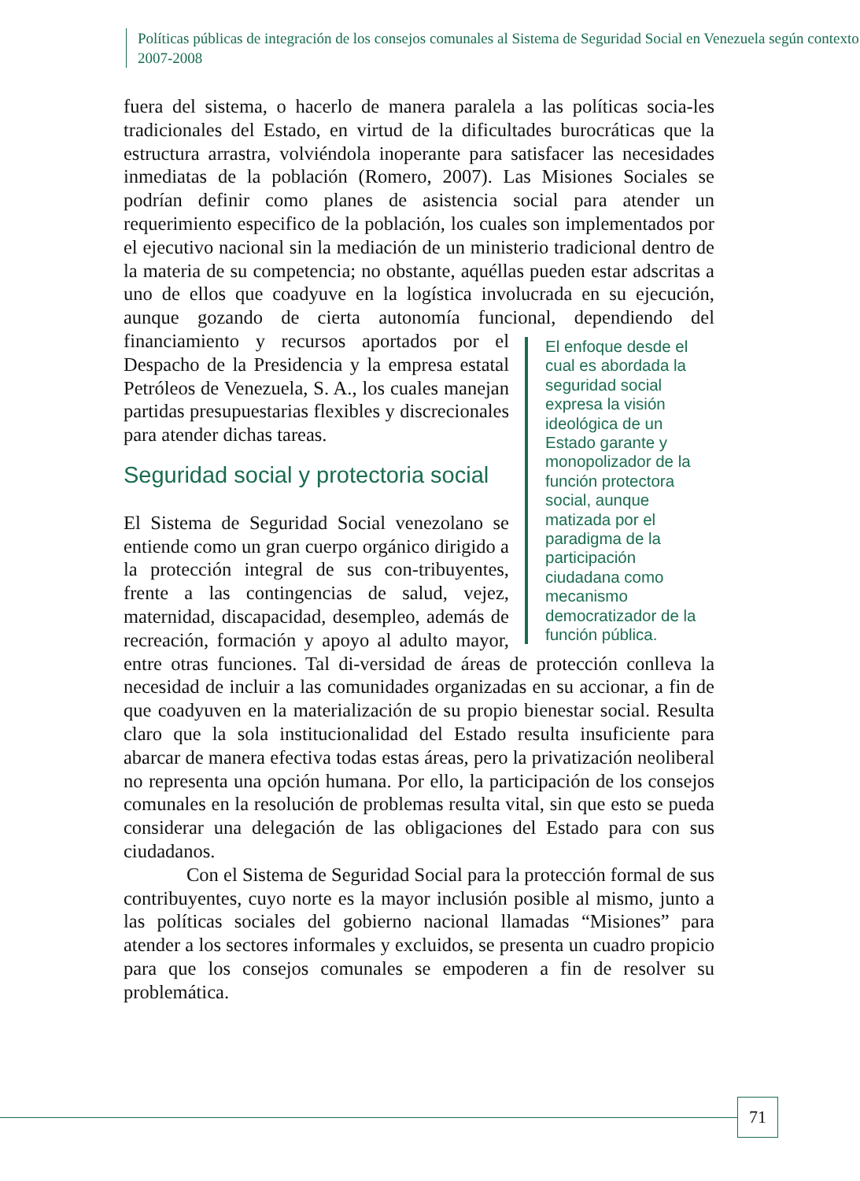Políticas públicas de integración de los consejos comunales al Sistema de Seguridad Social en Venezuela según contexto 2007-2008
fuera del sistema, o hacerlo de manera paralela a las políticas socia-les tradicionales del Estado, en virtud de la dificultades burocráticas que la estructura arrastra, volviéndola inoperante para satisfacer las necesidades inmediatas de la población (Romero, 2007). Las Misiones Sociales se podrían definir como planes de asistencia social para atender un requerimiento especifico de la población, los cuales son implementados por el ejecutivo nacional sin la mediación de un ministerio tradicional dentro de la materia de su competencia; no obstante, aquéllas pueden estar adscritas a uno de ellos que coadyuve en la logística involucrada en su ejecución, aunque gozando de cierta autonomía funcional, dependiendo del financiamiento y recursos El enfoque desde el cual es abordada la seguridad social expresa la visión ideológica de un Estado garante y monopolizador de la función protectora social, aunque matizada por el paradigma de la participación ciudadana como mecanismo democratizador de la función pública. aportados por el Despacho de la Presidencia y la empresa estatal Petróleos de Venezuela, S. A., los cuales manejan partidas presupuestarias flexibles y discrecionales para atender dichas tareas.
Seguridad social y protectoria social
El Sistema de Seguridad Social venezolano se entiende como un gran cuerpo orgánico dirigido a la protección integral de sus con-tribuyentes, frente a las contingencias de salud, vejez, maternidad, discapacidad, desempleo, además de recreación, formación y apoyo al adulto mayor, entre otras funciones. Tal di-versidad de áreas de protección conlleva la necesidad de incluir a las comunidades organizadas en su accionar, a fin de que coadyuven en la materialización de su propio bienestar social. Resulta claro que la sola institucionalidad del Estado resulta insuficiente para abarcar de manera efectiva todas estas áreas, pero la privatización neoliberal no representa una opción humana. Por ello, la participación de los consejos comunales en la resolución de problemas resulta vital, sin que esto se pueda considerar una delegación de las obligaciones del Estado para con sus ciudadanos.
Con el Sistema de Seguridad Social para la protección formal de sus contribuyentes, cuyo norte es la mayor inclusión posible al mismo, junto a las políticas sociales del gobierno nacional llamadas “Misiones” para atender a los sectores informales y excluidos, se presenta un cuadro propicio para que los consejos comunales se empoderen a fin de resolver su problemática.
71